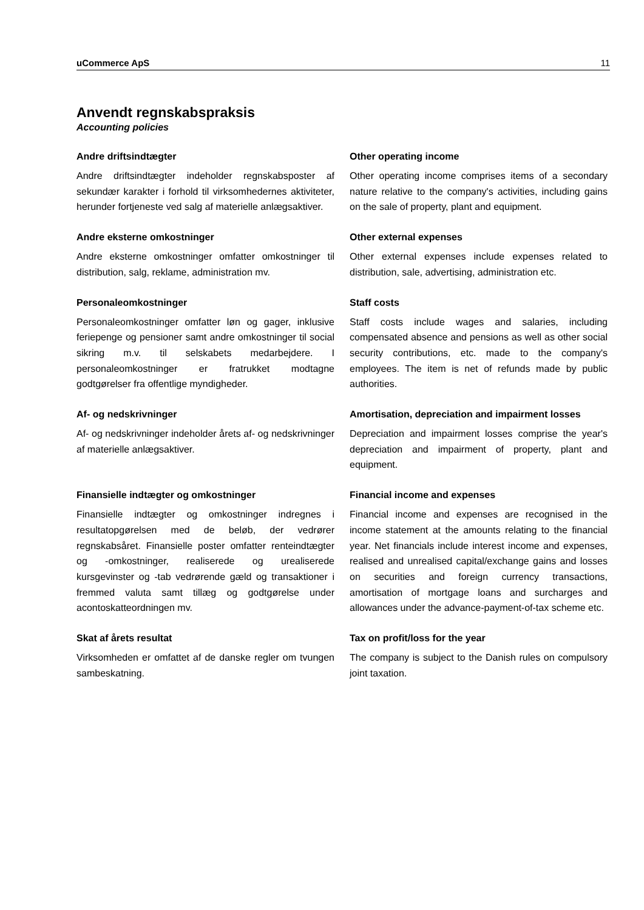uCommerce ApS 11
Anvendt regnskabspraksis
Accounting policies
Andre driftsindtægter
Andre driftsindtægter indeholder regnskabsposter af sekundær karakter i forhold til virksomhedernes aktiviteter, herunder fortjeneste ved salg af materielle anlægsaktiver.
Other operating income
Other operating income comprises items of a secondary nature relative to the company's activities, including gains on the sale of property, plant and equipment.
Andre eksterne omkostninger
Andre eksterne omkostninger omfatter omkostninger til distribution, salg, reklame, administration mv.
Other external expenses
Other external expenses include expenses related to distribution, sale, advertising, administration etc.
Personaleomkostninger
Personaleomkostninger omfatter løn og gager, inklusive feriepenge og pensioner samt andre omkostninger til social sikring m.v. til selskabets medarbejdere. I personaleomkostninger er fratrukket modtagne godtgørelser fra offentlige myndigheder.
Staff costs
Staff costs include wages and salaries, including compensated absence and pensions as well as other social security contributions, etc. made to the company's employees. The item is net of refunds made by public authorities.
Af- og nedskrivninger
Af- og nedskrivninger indeholder årets af- og nedskrivninger af materielle anlægsaktiver.
Amortisation, depreciation and impairment losses
Depreciation and impairment losses comprise the year's depreciation and impairment of property, plant and equipment.
Finansielle indtægter og omkostninger
Finansielle indtægter og omkostninger indregnes i resultatopgørelsen med de beløb, der vedrører regnskabsåret. Finansielle poster omfatter renteindtægter og -omkostninger, realiserede og urealiserede kursgevinster og -tab vedrørende gæld og transaktioner i fremmed valuta samt tillæg og godtgørelse under acontoskatteordningen mv.
Financial income and expenses
Financial income and expenses are recognised in the income statement at the amounts relating to the financial year. Net financials include interest income and expenses, realised and unrealised capital/exchange gains and losses on securities and foreign currency transactions, amortisation of mortgage loans and surcharges and allowances under the advance-payment-of-tax scheme etc.
Skat af årets resultat
Virksomheden er omfattet af de danske regler om tvungen sambeskatning.
Tax on profit/loss for the year
The company is subject to the Danish rules on compulsory joint taxation.